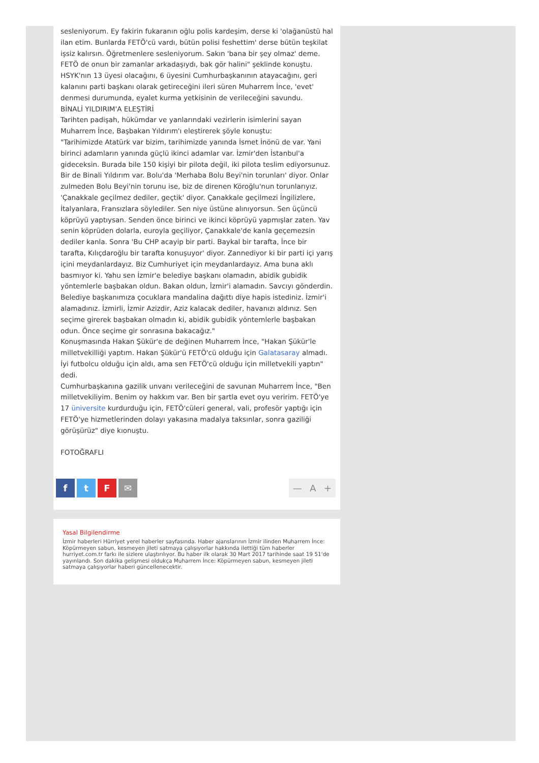sesleniyorum. Ey fakirin fukaranın oğlu polis kardeşim, derse ki 'olağanüstü hal ilan etim. Bunlarda FETÖ'cü vardı, bütün polisi feshettim' derse bütün teşkilat işsiz kalırsın. Öğretmenlere sesleniyorum. Sakın 'bana bir şey olmaz' deme. FETÖ de onun bir zamanlar arkadaşıydı, bak gör halini" şeklinde konuştu.
HSYK'nın 13 üyesi olacağını, 6 üyesini Cumhurbaşkanının atayacağını, geri kalanını parti başkanı olarak getireceğini ileri süren Muharrem İnce, 'evet' denmesi durumunda, eyalet kurma yetkisinin de verileceğini savundu.
BİNALİ YILDIRIM'A ELEŞTİRİ
Tarihten padişah, hükümdar ve yanlarındaki vezirlerin isimlerini sayan Muharrem İnce, Başbakan Yıldırım'ı eleştirerek şöyle konuştu:
"Tarihimizde Atatürk var bizim, tarihimizde yanında İsmet İnönü de var. Yani birinci adamların yanında güçlü ikinci adamlar var. İzmir'den İstanbul'a gideceksin. Burada bile 150 kişiyi bir pilota değil, iki pilota teslim ediyorsunuz. Bir de Binali Yıldırım var. Bolu'da 'Merhaba Bolu Beyi'nin torunları' diyor. Onlar zulmeden Bolu Beyi'nin torunu ise, biz de direnen Köroğlu'nun torunlarıyız. 'Çanakkale geçilmez dediler, geçtik' diyor. Çanakkale geçilmezi İngilizlere, İtalyanlara, Fransızlara söylediler. Sen niye üstüne alınıyorsun. Sen üçüncü köprüyü yaptıysan. Senden önce birinci ve ikinci köprüyü yapmışlar zaten. Yav senin köprüden dolarla, euroyla geçiliyor, Çanakkale'de kanla geçemezsin dediler kanla. Sonra 'Bu CHP acayip bir parti. Baykal bir tarafta, İnce bir tarafta, Kılıçdaroğlu bir tarafta konuşuyor' diyor. Zannediyor ki bir parti içi yarış içini meydanlardayız. Biz Cumhuriyet için meydanlardayız. Ama buna aklı basmıyor ki. Yahu sen İzmir'e belediye başkanı olamadın, abidik gubidik yöntemlerle başbakan oldun. Bakan oldun, İzmir'i alamadın. Savcıyı gönderdin. Belediye başkanımıza çocuklara mandalina dağıttı diye hapis istediniz. İzmir'i alamadınız. İzmirli, İzmir Azizdir, Aziz kalacak dediler, havanızı aldınız. Sen seçime girerek başbakan olmadın ki, abidik gubidik yöntemlerle başbakan odun. Önce seçime gir sonrasına bakacağız."
Konuşmasında Hakan Şükür'e de değinen Muharrem İnce, "Hakan Şükür'le milletvekilliği yaptım. Hakan Şükür'ü FETÖ'cü olduğu için Galatasaray almadı. İyi futbolcu olduğu için aldı, ama sen FETÖ'cü olduğu için milletvekili yaptın" dedi.
Cumhurbaşkanına gazilik unvanı verileceğini de savunan Muharrem İnce, "Ben milletvekiliyim. Benim oy hakkım var. Ben bir şartla evet oyu veririm. FETÖ'ye 17 üniversite kurdurduğu için, FETÖ'cüleri general, vali, profesör yaptığı için FETÖ'ye hizmetlerinden dolayı yakasına madalya taksınlar, sonra gaziliği görüşürüz" diye kıonuştu.
FOTOĞRAFLI
ftF ✉ — A +
Yasal Bilgilendirme
İzmir haberleri Hürriyet yerel haberler sayfasında. Haber ajanslarının İzmir ilinden Muharrem İnce: Köpürmeyen sabun, kesmeyen jileti satmaya çalışıyorlar hakkında ilettiği tüm haberler hurriyet.com.tr farkı ile sizlere ulaştırılıyor. Bu haber ilk olarak 30 Mart 2017 tarihinde saat 19 51'de yayınlandı. Son dakika gelişmesi oldukça Muharrem İnce: Köpürmeyen sabun, kesmeyen jileti satmaya çalışıyorlar haberi güncellenecektir.